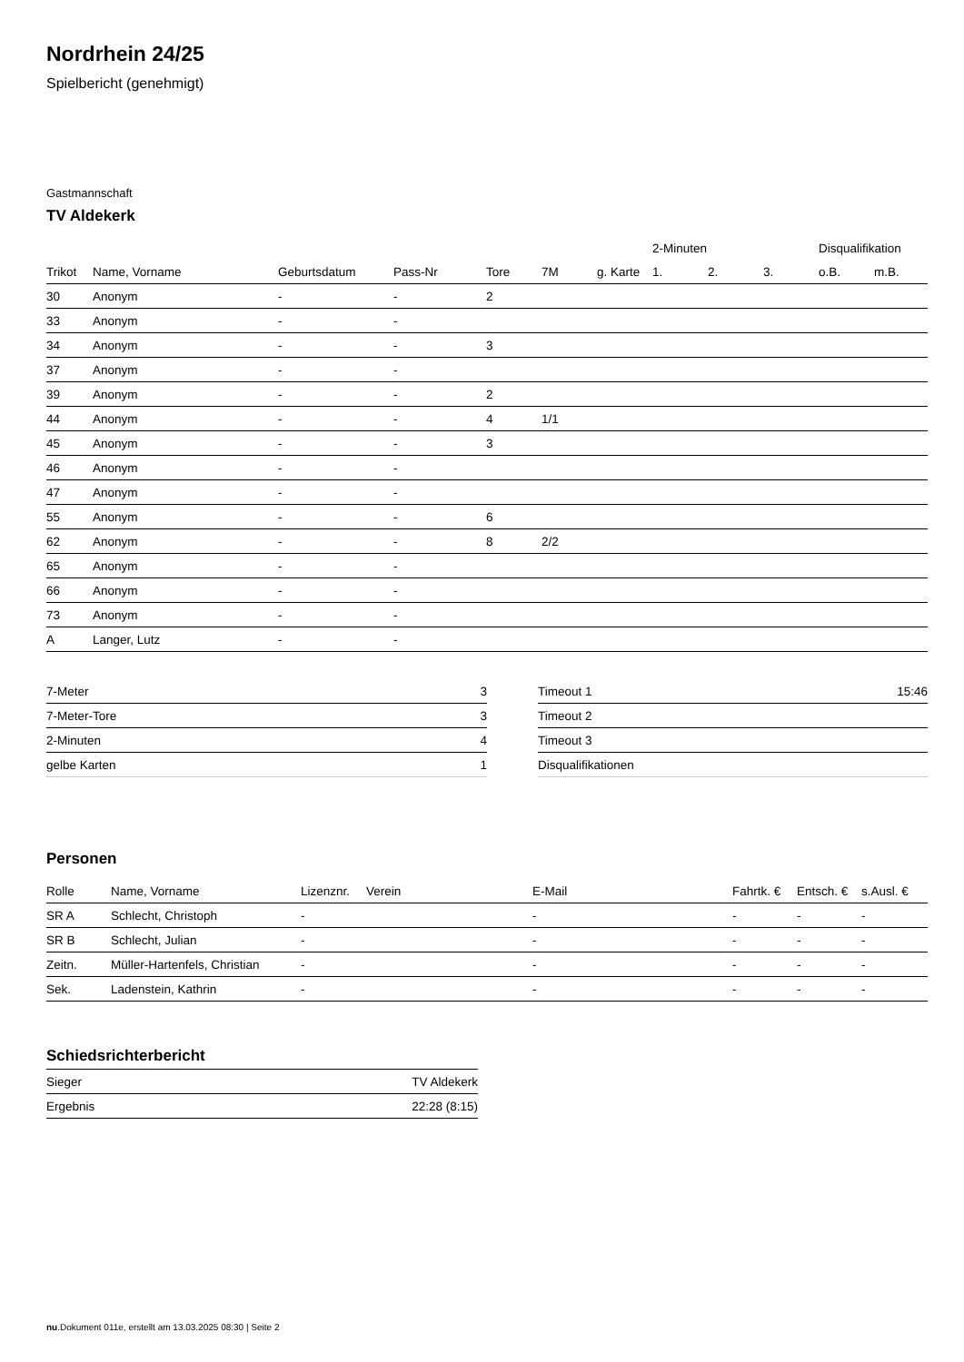Nordrhein 24/25
Spielbericht (genehmigt)
Gastmannschaft
TV Aldekerk
| | | | | | | | 2-Minuten | | | Disqualifikation | |
| --- | --- | --- | --- | --- | --- | --- | --- | --- | --- | --- | --- |
| Trikot | Name, Vorname | Geburtsdatum | Pass-Nr | Tore | 7M | g. Karte | 1. | 2. | 3. | o.B. | m.B. |
| 30 | Anonym | - | - | 2 | | | | | | | |
| 33 | Anonym | - | - | | | | | | | | |
| 34 | Anonym | - | - | 3 | | | | | | | |
| 37 | Anonym | - | - | | | | | | | | |
| 39 | Anonym | - | - | 2 | | | | | | | |
| 44 | Anonym | - | - | 4 | 1/1 | | | | | | |
| 45 | Anonym | - | - | 3 | | | | | | | |
| 46 | Anonym | - | - | | | | | | | | |
| 47 | Anonym | - | - | | | | | | | | |
| 55 | Anonym | - | - | 6 | | | | | | | |
| 62 | Anonym | - | - | 8 | 2/2 | | | | | | |
| 65 | Anonym | - | - | | | | | | | | |
| 66 | Anonym | - | - | | | | | | | | |
| 73 | Anonym | - | - | | | | | | | | |
| A | Langer, Lutz | - | - | | | | | | | | |
| 7-Meter | 3 |
| 7-Meter-Tore | 3 |
| 2-Minuten | 4 |
| gelbe Karten | 1 |
| Timeout 1 | 15:46 |
| Timeout 2 | |
| Timeout 3 | |
| Disqualifikationen | |
Personen
| Rolle | Name, Vorname | Lizenznr. | Verein | E-Mail | Fahrtk. € | Entsch. € | s.Ausl. € |
| --- | --- | --- | --- | --- | --- | --- | --- |
| SR A | Schlecht, Christoph | - | | - | - | - | - |
| SR B | Schlecht, Julian | - | | - | - | - | - |
| Zeitn. | Müller-Hartenfels, Christian | - | | - | - | - | - |
| Sek. | Ladenstein, Kathrin | - | | - | - | - | - |
Schiedsrichterbericht
| Sieger | TV Aldekerk |
| Ergebnis | 22:28 (8:15) |
nu.Dokument 011e, erstellt am 13.03.2025 08:30 | Seite 2